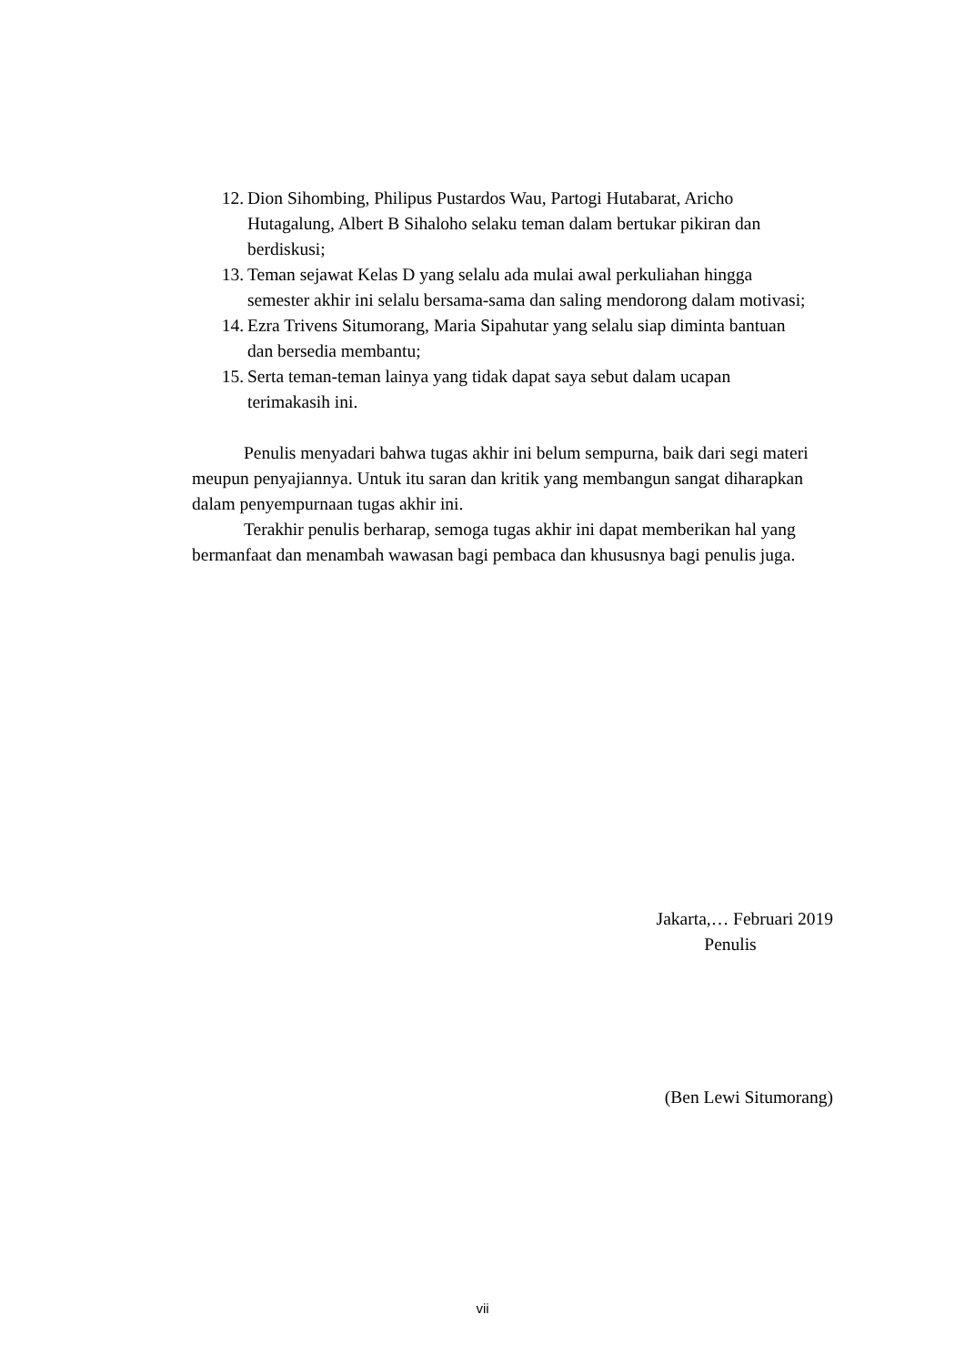12. Dion Sihombing, Philipus Pustardos Wau, Partogi Hutabarat, Aricho Hutagalung, Albert B Sihaloho selaku teman dalam bertukar pikiran dan berdiskusi;
13. Teman sejawat Kelas D yang selalu ada mulai awal perkuliahan hingga semester akhir ini selalu bersama-sama dan saling mendorong dalam motivasi;
14. Ezra Trivens Situmorang, Maria Sipahutar yang selalu siap diminta bantuan dan bersedia membantu;
15. Serta teman-teman lainya yang tidak dapat saya sebut dalam ucapan terimakasih ini.
Penulis menyadari bahwa tugas akhir ini belum sempurna, baik dari segi materi meupun penyajiannya. Untuk itu saran dan kritik yang membangun sangat diharapkan dalam penyempurnaan tugas akhir ini.
Terakhir penulis berharap, semoga tugas akhir ini dapat memberikan hal yang bermanfaat dan menambah wawasan bagi pembaca dan khususnya bagi penulis juga.
Jakarta,… Februari 2019
Penulis
(Ben Lewi Situmorang)
vii